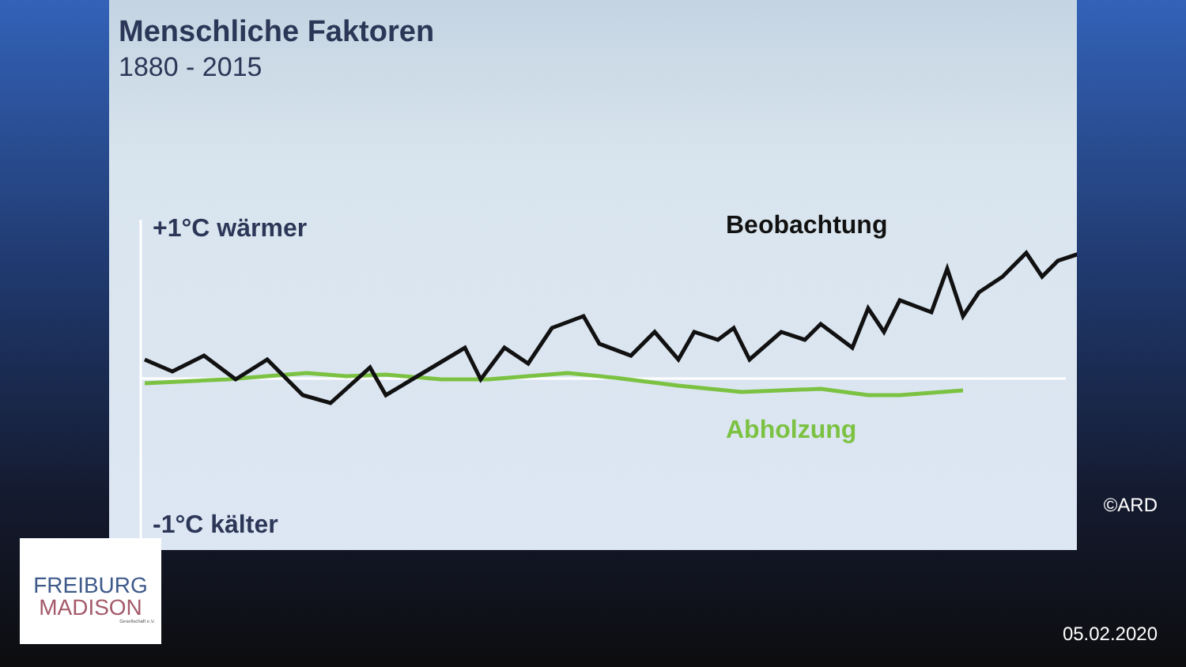Menschliche Faktoren
1880 - 2015
+1°C wärmer Beobachtung
Abholzung
-1°C kälter
FREIBURG
MADISON
Gesellschaft e.V.
©ARD
05.02.2020